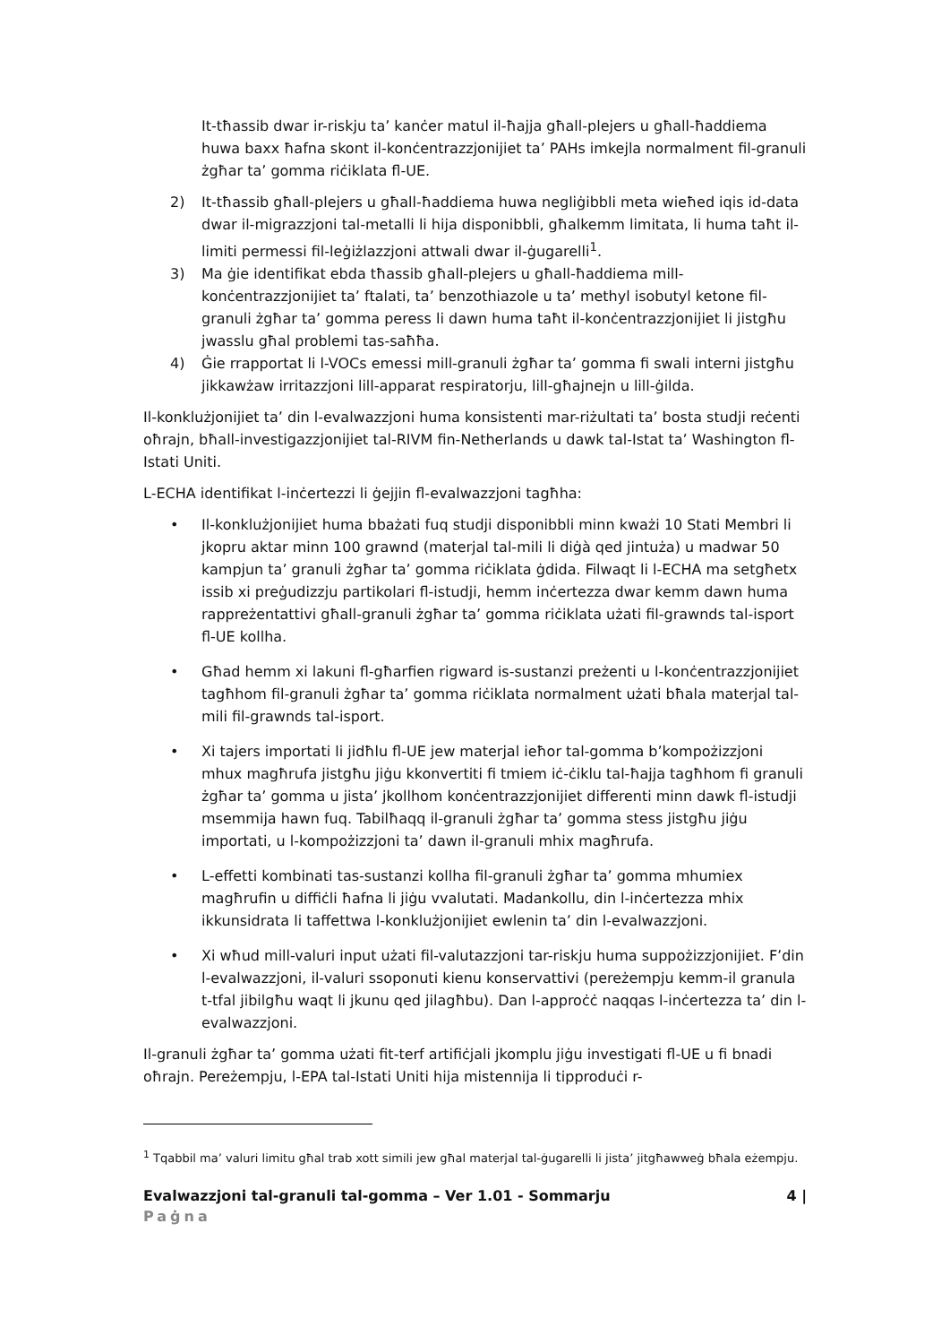It-tħassib dwar ir-riskju ta’ kanċer matul il-ħajja għall-plejers u għall-ħaddiema huwa baxx ħafna skont il-konċentrazzjonijiet ta’ PAHs imkejla normalment fil-granuli żgħar ta’ gomma riċiklata fl-UE.
2) It-tħassib għall-plejers u għall-ħaddiema huwa negliġibbli meta wieħed iqis id-data dwar il-migrazzjoni tal-metalli li hija disponibbli, għalkemm limitata, li huma taħt il-limiti permessi fil-leġiżlazzjoni attwali dwar il-ġugarelli<sup>1</sup>.
3) Ma ġie identifikat ebda tħassib għall-plejers u għall-ħaddiema mill-konċentrazzjonijiet ta’ ftalati, ta’ benzothiazole u ta’ methyl isobutyl ketone fil-granuli żgħar ta’ gomma peress li dawn huma taħt il-konċentrazzjonijiet li jistgħu jwasslu għal problemi tas-saħħa.
4) Ġie rrapportat li l-VOCs emessi mill-granuli żgħar ta’ gomma fi swali interni jistgħu jikkawżaw irritazzjoni lill-apparat respiratorju, lill-għajnejn u lill-ġilda.
Il-konklużjonijiet ta’ din l-evalwazzjoni huma konsistenti mar-riżultati ta’ bosta studji reċenti oħrajn, bħall-investigazzjonijiet tal-RIVM fin-Netherlands u dawk tal-Istat ta’ Washington fl-Istati Uniti.
L-ECHA identifikat l-inċertezzi li ġejjin fl-evalwazzjoni tagħha:
• Il-konklużjonijiet huma bbażati fuq studji disponibbli minn kważi 10 Stati Membri li jkopru aktar minn 100 grawnd (materjal tal-mili li diġà qed jintuża) u madwar 50 kampjun ta’ granuli żgħar ta’ gomma riċiklata ġdida. Filwaqt li l-ECHA ma setgħetx issib xi preġudizzju partikolari fl-istudji, hemm inċertezza dwar kemm dawn huma rappreżentattivi għall-granuli żgħar ta’ gomma riċiklata użati fil-grawnds tal-isport fl-UE kollha.
• Għad hemm xi lakuni fl-għarfien rigward is-sustanzi preżenti u l-konċentrazzjonijiet tagħhom fil-granuli żgħar ta’ gomma riċiklata normalment użati bħala materjal tal-mili fil-grawnds tal-isport.
• Xi tajers importati li jidħlu fl-UE jew materjal ieħor tal-gomma b’kompożizzjoni mhux magħrufa jistgħu jiġu kkonvertiti fi tmiem iċ-ċiklu tal-ħajja tagħhom fi granuli żgħar ta’ gomma u jista’ jkollhom konċentrazzjonijiet differenti minn dawk fl-istudji msemmija hawn fuq. Tabilħaqq il-granuli żgħar ta’ gomma stess jistgħu jiġu importati, u l-kompożizzjoni ta’ dawn il-granuli mhix magħrufa.
• L-effetti kombinati tas-sustanzi kollha fil-granuli żgħar ta’ gomma mhumiex magħrufin u diffiċli ħafna li jiġu vvalutati. Madankollu, din l-inċertezza mhix ikkunsidrata li taffettwa l-konklużjonijiet ewlenin ta’ din l-evalwazzjoni.
• Xi wħud mill-valuri input użati fil-valutazzjoni tar-riskju huma suppożizzjonijiet. F’din l-evalwazzjoni, il-valuri ssoponuti kienu konservattivi (pereżempju kemm-il granula t-tfal jibilgħu waqt li jkunu qed jilagħbu). Dan l-approċċ naqqas l-inċertezza ta’ din l-evalwazzjoni.
Il-granuli żgħar ta’ gomma użati fit-terf artifiċjali jkomplu jiġu investigati fl-UE u fi bnadi oħrajn. Pereżempju, l-EPA tal-Istati Uniti hija mistennija li tipproduċi r-
<sup>1</sup> Tqabbil ma’ valuri limitu għal trab xott simili jew għal materjal tal-ġugarelli li jista’ jitgħawweġ bħala eżempju.
Evalwazzjoni tal-granuli tal-gomma – Ver 1.01 - Sommarju 4 |
Paġna